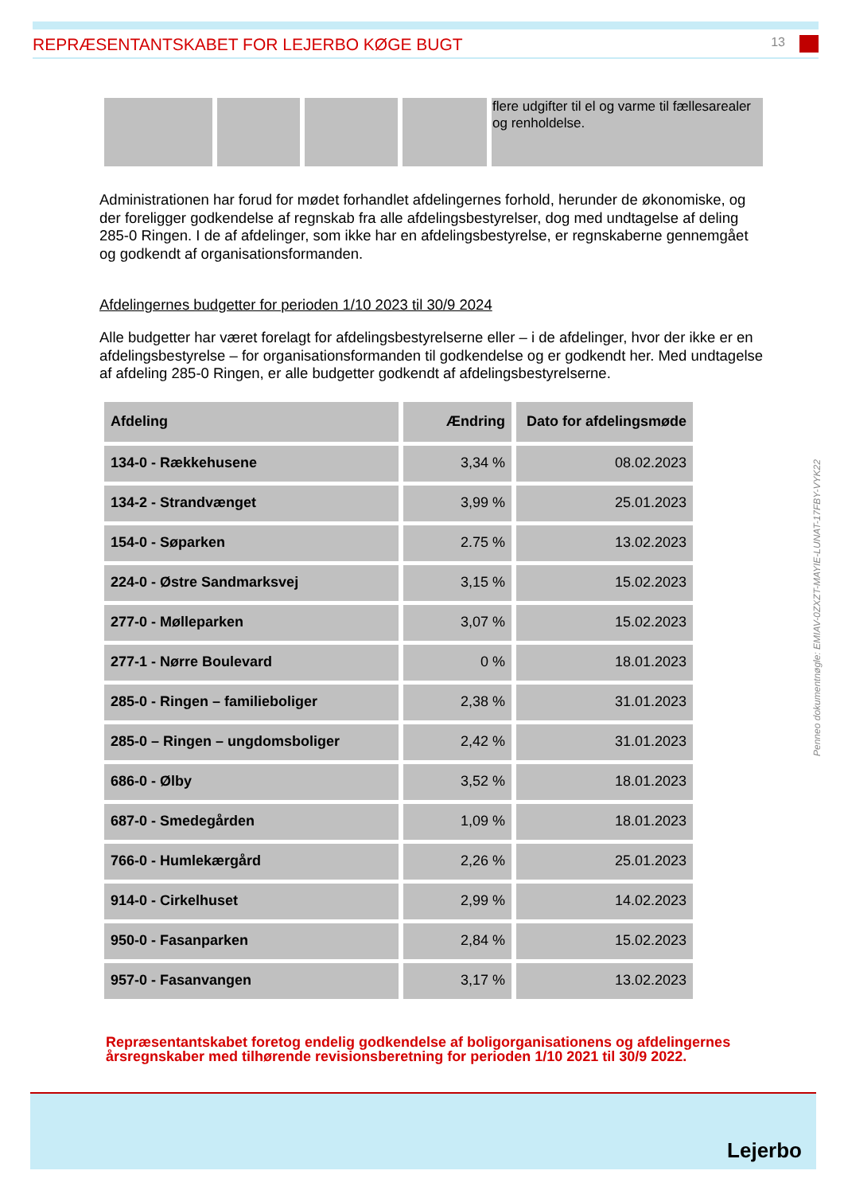REPRÆSENTANTSKABET FOR LEJERBO KØGE BUGT
13
| | | | | flere udgifter til el og varme til fællesarealer og renholdelse. |
Administrationen har forud for mødet forhandlet afdelingernes forhold, herunder de økonomiske, og der foreligger godkendelse af regnskab fra alle afdelingsbestyrelser, dog med undtagelse af deling 285-0 Ringen. I de af afdelinger, som ikke har en afdelingsbestyrelse, er regnskaberne gennemgået og godkendt af organisationsformanden.
Afdelingernes budgetter for perioden 1/10 2023 til 30/9 2024
Alle budgetter har været forelagt for afdelingsbestyrelserne eller – i de afdelinger, hvor der ikke er en afdelingsbestyrelse – for organisationsformanden til godkendelse og er godkendt her. Med undtagelse af afdeling 285-0 Ringen, er alle budgetter godkendt af afdelingsbestyrelserne.
| Afdeling | Ændring | Dato for afdelingsmøde |
| --- | --- | --- |
| 134-0 - Rækkehusene | 3,34 % | 08.02.2023 |
| 134-2 - Strandvænget | 3,99 % | 25.01.2023 |
| 154-0 - Søparken | 2.75 % | 13.02.2023 |
| 224-0 - Østre Sandmarksvej | 3,15 % | 15.02.2023 |
| 277-0 - Mølleparken | 3,07 % | 15.02.2023 |
| 277-1 - Nørre Boulevard | 0 % | 18.01.2023 |
| 285-0 - Ringen – familieboliger | 2,38 % | 31.01.2023 |
| 285-0 – Ringen – ungdomsboliger | 2,42 % | 31.01.2023 |
| 686-0 - Ølby | 3,52 % | 18.01.2023 |
| 687-0 - Smedegården | 1,09 % | 18.01.2023 |
| 766-0 - Humlekærgård | 2,26 % | 25.01.2023 |
| 914-0 - Cirkelhuset | 2,99 % | 14.02.2023 |
| 950-0 - Fasanparken | 2,84 % | 15.02.2023 |
| 957-0 - Fasanvangen | 3,17 % | 13.02.2023 |
Repræsentantskabet foretog endelig godkendelse af boligorganisationens og afdelingernes årsregnskaber med tilhørende revisionsberetning for perioden 1/10 2021 til 30/9 2022.
Penneo dokumentnøgle: EMIAV-0ZXZT-MAYIE-LUNAT-17FBY-VYK22
Lejerbo